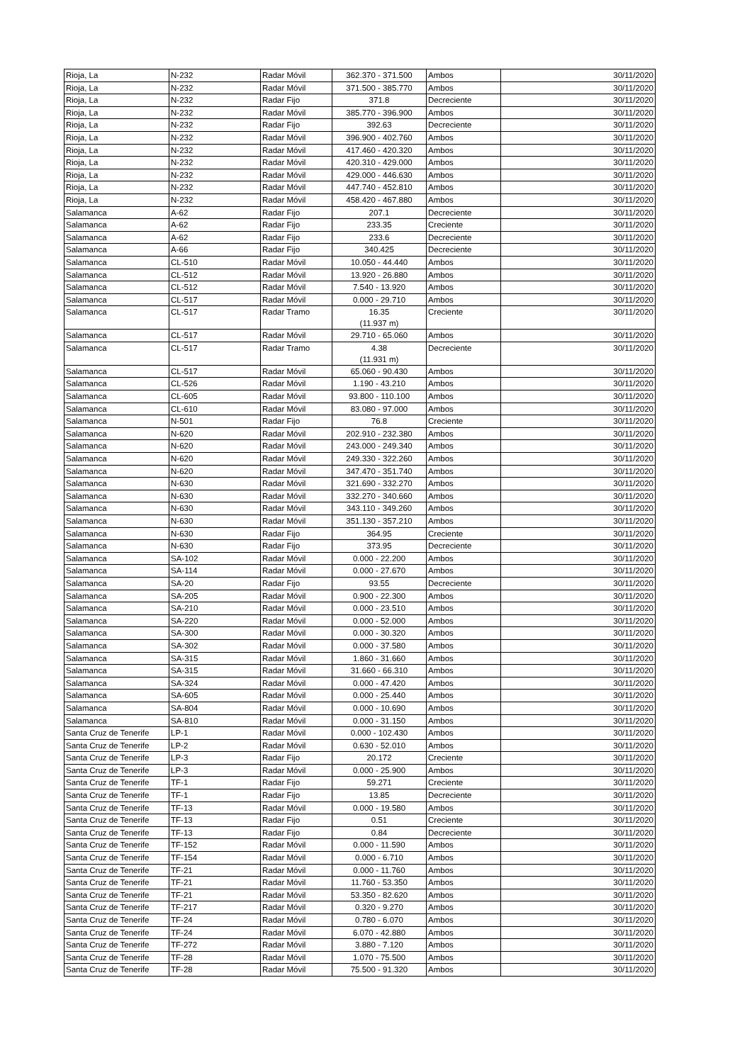| Rioja, La | N-232 | Radar Móvil | 362.370 - 371.500 | Ambos | 30/11/2020 |
| Rioja, La | N-232 | Radar Móvil | 371.500 - 385.770 | Ambos | 30/11/2020 |
| Rioja, La | N-232 | Radar Fijo | 371.8 | Decreciente | 30/11/2020 |
| Rioja, La | N-232 | Radar Móvil | 385.770 - 396.900 | Ambos | 30/11/2020 |
| Rioja, La | N-232 | Radar Fijo | 392.63 | Decreciente | 30/11/2020 |
| Rioja, La | N-232 | Radar Móvil | 396.900 - 402.760 | Ambos | 30/11/2020 |
| Rioja, La | N-232 | Radar Móvil | 417.460 - 420.320 | Ambos | 30/11/2020 |
| Rioja, La | N-232 | Radar Móvil | 420.310 - 429.000 | Ambos | 30/11/2020 |
| Rioja, La | N-232 | Radar Móvil | 429.000 - 446.630 | Ambos | 30/11/2020 |
| Rioja, La | N-232 | Radar Móvil | 447.740 - 452.810 | Ambos | 30/11/2020 |
| Rioja, La | N-232 | Radar Móvil | 458.420 - 467.880 | Ambos | 30/11/2020 |
| Salamanca | A-62 | Radar Fijo | 207.1 | Decreciente | 30/11/2020 |
| Salamanca | A-62 | Radar Fijo | 233.35 | Creciente | 30/11/2020 |
| Salamanca | A-62 | Radar Fijo | 233.6 | Decreciente | 30/11/2020 |
| Salamanca | A-66 | Radar Fijo | 340.425 | Decreciente | 30/11/2020 |
| Salamanca | CL-510 | Radar Móvil | 10.050 - 44.440 | Ambos | 30/11/2020 |
| Salamanca | CL-512 | Radar Móvil | 13.920 - 26.880 | Ambos | 30/11/2020 |
| Salamanca | CL-512 | Radar Móvil | 7.540 - 13.920 | Ambos | 30/11/2020 |
| Salamanca | CL-517 | Radar Móvil | 0.000 - 29.710 | Ambos | 30/11/2020 |
| Salamanca | CL-517 | Radar Tramo | 16.35 (11.937 m) | Creciente | 30/11/2020 |
| Salamanca | CL-517 | Radar Móvil | 29.710 - 65.060 | Ambos | 30/11/2020 |
| Salamanca | CL-517 | Radar Tramo | 4.38 (11.931 m) | Decreciente | 30/11/2020 |
| Salamanca | CL-517 | Radar Móvil | 65.060 - 90.430 | Ambos | 30/11/2020 |
| Salamanca | CL-526 | Radar Móvil | 1.190 - 43.210 | Ambos | 30/11/2020 |
| Salamanca | CL-605 | Radar Móvil | 93.800 - 110.100 | Ambos | 30/11/2020 |
| Salamanca | CL-610 | Radar Móvil | 83.080 - 97.000 | Ambos | 30/11/2020 |
| Salamanca | N-501 | Radar Fijo | 76.8 | Creciente | 30/11/2020 |
| Salamanca | N-620 | Radar Móvil | 202.910 - 232.380 | Ambos | 30/11/2020 |
| Salamanca | N-620 | Radar Móvil | 243.000 - 249.340 | Ambos | 30/11/2020 |
| Salamanca | N-620 | Radar Móvil | 249.330 - 322.260 | Ambos | 30/11/2020 |
| Salamanca | N-620 | Radar Móvil | 347.470 - 351.740 | Ambos | 30/11/2020 |
| Salamanca | N-630 | Radar Móvil | 321.690 - 332.270 | Ambos | 30/11/2020 |
| Salamanca | N-630 | Radar Móvil | 332.270 - 340.660 | Ambos | 30/11/2020 |
| Salamanca | N-630 | Radar Móvil | 343.110 - 349.260 | Ambos | 30/11/2020 |
| Salamanca | N-630 | Radar Móvil | 351.130 - 357.210 | Ambos | 30/11/2020 |
| Salamanca | N-630 | Radar Fijo | 364.95 | Creciente | 30/11/2020 |
| Salamanca | N-630 | Radar Fijo | 373.95 | Decreciente | 30/11/2020 |
| Salamanca | SA-102 | Radar Móvil | 0.000 - 22.200 | Ambos | 30/11/2020 |
| Salamanca | SA-114 | Radar Móvil | 0.000 - 27.670 | Ambos | 30/11/2020 |
| Salamanca | SA-20 | Radar Fijo | 93.55 | Decreciente | 30/11/2020 |
| Salamanca | SA-205 | Radar Móvil | 0.900 - 22.300 | Ambos | 30/11/2020 |
| Salamanca | SA-210 | Radar Móvil | 0.000 - 23.510 | Ambos | 30/11/2020 |
| Salamanca | SA-220 | Radar Móvil | 0.000 - 52.000 | Ambos | 30/11/2020 |
| Salamanca | SA-300 | Radar Móvil | 0.000 - 30.320 | Ambos | 30/11/2020 |
| Salamanca | SA-302 | Radar Móvil | 0.000 - 37.580 | Ambos | 30/11/2020 |
| Salamanca | SA-315 | Radar Móvil | 1.860 - 31.660 | Ambos | 30/11/2020 |
| Salamanca | SA-315 | Radar Móvil | 31.660 - 66.310 | Ambos | 30/11/2020 |
| Salamanca | SA-324 | Radar Móvil | 0.000 - 47.420 | Ambos | 30/11/2020 |
| Salamanca | SA-605 | Radar Móvil | 0.000 - 25.440 | Ambos | 30/11/2020 |
| Salamanca | SA-804 | Radar Móvil | 0.000 - 10.690 | Ambos | 30/11/2020 |
| Salamanca | SA-810 | Radar Móvil | 0.000 - 31.150 | Ambos | 30/11/2020 |
| Santa Cruz de Tenerife | LP-1 | Radar Móvil | 0.000 - 102.430 | Ambos | 30/11/2020 |
| Santa Cruz de Tenerife | LP-2 | Radar Móvil | 0.630 - 52.010 | Ambos | 30/11/2020 |
| Santa Cruz de Tenerife | LP-3 | Radar Fijo | 20.172 | Creciente | 30/11/2020 |
| Santa Cruz de Tenerife | LP-3 | Radar Móvil | 0.000 - 25.900 | Ambos | 30/11/2020 |
| Santa Cruz de Tenerife | TF-1 | Radar Fijo | 59.271 | Creciente | 30/11/2020 |
| Santa Cruz de Tenerife | TF-1 | Radar Fijo | 13.85 | Decreciente | 30/11/2020 |
| Santa Cruz de Tenerife | TF-13 | Radar Móvil | 0.000 - 19.580 | Ambos | 30/11/2020 |
| Santa Cruz de Tenerife | TF-13 | Radar Fijo | 0.51 | Creciente | 30/11/2020 |
| Santa Cruz de Tenerife | TF-13 | Radar Fijo | 0.84 | Decreciente | 30/11/2020 |
| Santa Cruz de Tenerife | TF-152 | Radar Móvil | 0.000 - 11.590 | Ambos | 30/11/2020 |
| Santa Cruz de Tenerife | TF-154 | Radar Móvil | 0.000 - 6.710 | Ambos | 30/11/2020 |
| Santa Cruz de Tenerife | TF-21 | Radar Móvil | 0.000 - 11.760 | Ambos | 30/11/2020 |
| Santa Cruz de Tenerife | TF-21 | Radar Móvil | 11.760 - 53.350 | Ambos | 30/11/2020 |
| Santa Cruz de Tenerife | TF-21 | Radar Móvil | 53.350 - 82.620 | Ambos | 30/11/2020 |
| Santa Cruz de Tenerife | TF-217 | Radar Móvil | 0.320 - 9.270 | Ambos | 30/11/2020 |
| Santa Cruz de Tenerife | TF-24 | Radar Móvil | 0.780 - 6.070 | Ambos | 30/11/2020 |
| Santa Cruz de Tenerife | TF-24 | Radar Móvil | 6.070 - 42.880 | Ambos | 30/11/2020 |
| Santa Cruz de Tenerife | TF-272 | Radar Móvil | 3.880 - 7.120 | Ambos | 30/11/2020 |
| Santa Cruz de Tenerife | TF-28 | Radar Móvil | 1.070 - 75.500 | Ambos | 30/11/2020 |
| Santa Cruz de Tenerife | TF-28 | Radar Móvil | 75.500 - 91.320 | Ambos | 30/11/2020 |